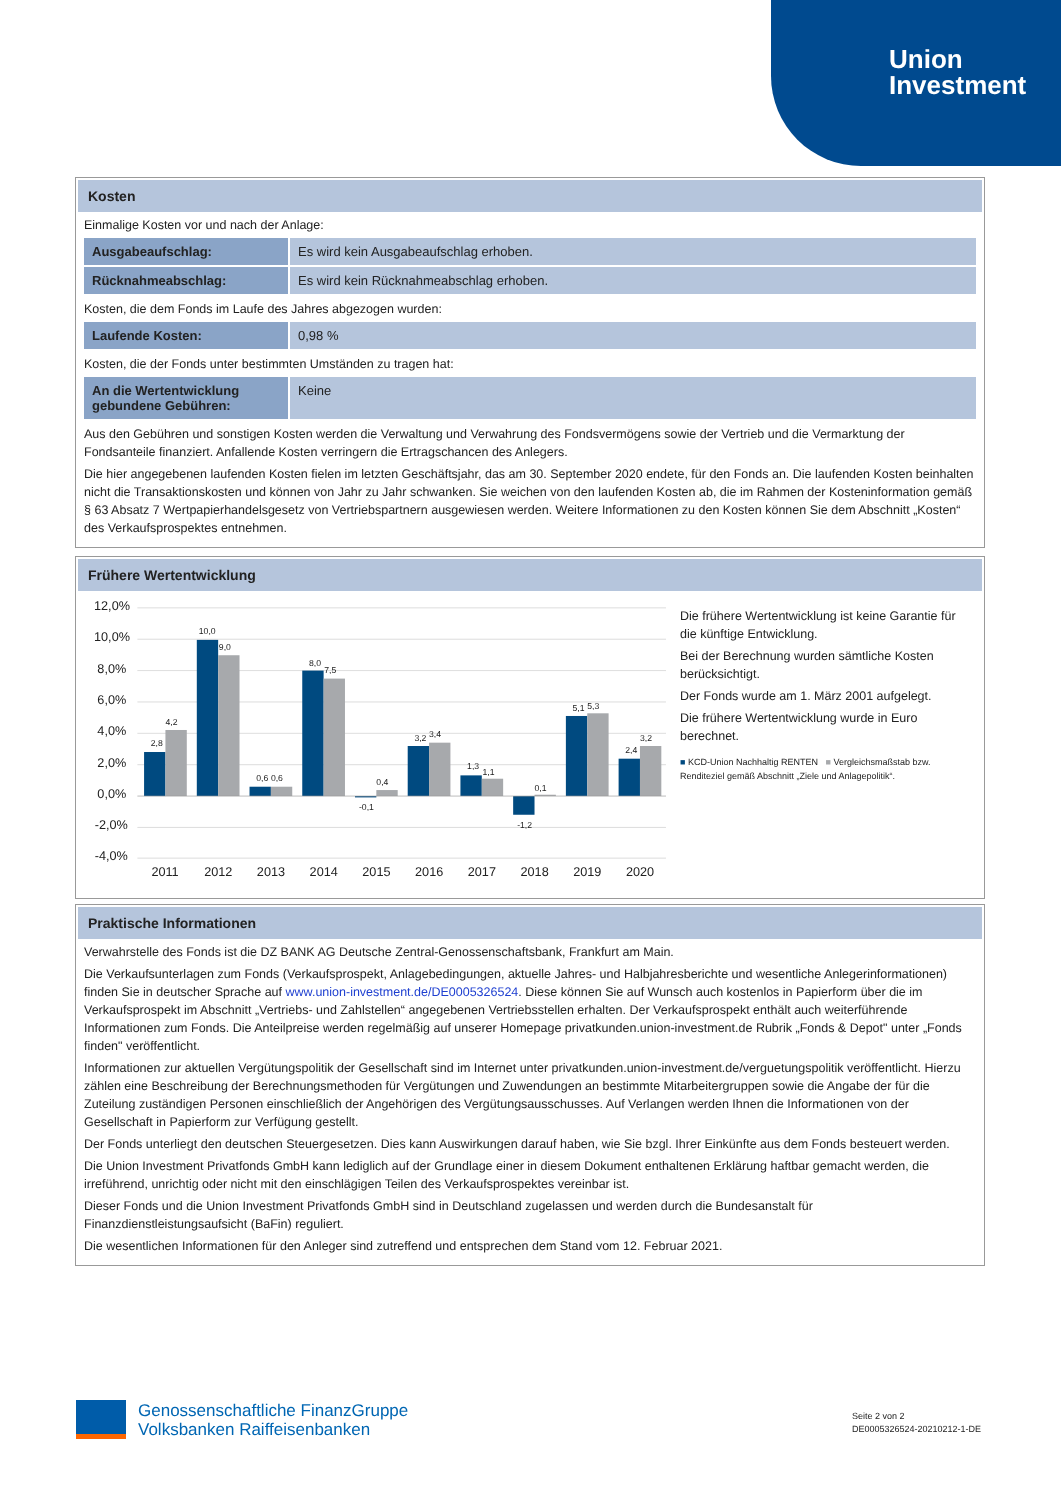Union
Investment
Kosten
Einmalige Kosten vor und nach der Anlage:
| Ausgabeaufschlag: | Es wird kein Ausgabeaufschlag erhoben. |
| Rücknahmeabschlag: | Es wird kein Rücknahmeabschlag erhoben. |
Kosten, die dem Fonds im Laufe des Jahres abgezogen wurden:
| Laufende Kosten: | 0,98 % |
Kosten, die der Fonds unter bestimmten Umständen zu tragen hat:
| An die Wertentwicklung gebundene Gebühren: | Keine |
Aus den Gebühren und sonstigen Kosten werden die Verwaltung und Verwahrung des Fondsvermögens sowie der Vertrieb und die Vermarktung der Fondsanteile finanziert. Anfallende Kosten verringern die Ertragschancen des Anlegers.
Die hier angegebenen laufenden Kosten fielen im letzten Geschäftsjahr, das am 30. September 2020 endete, für den Fonds an. Die laufenden Kosten beinhalten nicht die Transaktionskosten und können von Jahr zu Jahr schwanken. Sie weichen von den laufenden Kosten ab, die im Rahmen der Kosteninformation gemäß § 63 Absatz 7 Wertpapierhandelsgesetz von Vertriebspartnern ausgewiesen werden. Weitere Informationen zu den Kosten können Sie dem Abschnitt „Kosten“ des Verkaufsprospektes entnehmen.
Frühere Wertentwicklung
12,0%
10,0%
8,0%
6,0%
4,0%
2,0%
0,0%
-2,0%
-4,0%
2,8
4,2
10,0
9,0
0,6
0,6
8,0
7,5
-0,1
0,4
3,2
3,4
1,3
1,1
-1,2
0,1
5,1
5,3
2,4
3,2
2011
2012
2013
2014
2015
2016
2017
2018
2019
2020
Die frühere Wertentwicklung ist keine Garantie für die künftige Entwicklung.
Bei der Berechnung wurden sämtliche Kosten berücksichtigt.
Der Fonds wurde am 1. März 2001 aufgelegt.
Die frühere Wertentwicklung wurde in Euro berechnet.
■ KCD-Union Nachhaltig RENTEN ■ Vergleichsmaßstab bzw. Renditeziel gemäß Abschnitt „Ziele und Anlagepolitik“.
Praktische Informationen
Verwahrstelle des Fonds ist die DZ BANK AG Deutsche Zentral-Genossenschaftsbank, Frankfurt am Main.
Die Verkaufsunterlagen zum Fonds (Verkaufsprospekt, Anlagebedingungen, aktuelle Jahres- und Halbjahresberichte und wesentliche Anlegerinformationen) finden Sie in deutscher Sprache auf www.union-investment.de/DE0005326524. Diese können Sie auf Wunsch auch kostenlos in Papierform über die im Verkaufsprospekt im Abschnitt „Vertriebs- und Zahlstellen“ angegebenen Vertriebsstellen erhalten. Der Verkaufsprospekt enthält auch weiterführende Informationen zum Fonds. Die Anteilpreise werden regelmäßig auf unserer Homepage privatkunden.union-investment.de Rubrik „Fonds & Depot" unter „Fonds finden" veröffentlicht.
Informationen zur aktuellen Vergütungspolitik der Gesellschaft sind im Internet unter privatkunden.union-investment.de/verguetungspolitik veröffentlicht. Hierzu zählen eine Beschreibung der Berechnungsmethoden für Vergütungen und Zuwendungen an bestimmte Mitarbeitergruppen sowie die Angabe der für die Zuteilung zuständigen Personen einschließlich der Angehörigen des Vergütungsausschusses. Auf Verlangen werden Ihnen die Informationen von der Gesellschaft in Papierform zur Verfügung gestellt.
Der Fonds unterliegt den deutschen Steuergesetzen. Dies kann Auswirkungen darauf haben, wie Sie bzgl. Ihrer Einkünfte aus dem Fonds besteuert werden.
Die Union Investment Privatfonds GmbH kann lediglich auf der Grundlage einer in diesem Dokument enthaltenen Erklärung haftbar gemacht werden, die irreführend, unrichtig oder nicht mit den einschlägigen Teilen des Verkaufsprospektes vereinbar ist.
Dieser Fonds und die Union Investment Privatfonds GmbH sind in Deutschland zugelassen und werden durch die Bundesanstalt für Finanzdienstleistungsaufsicht (BaFin) reguliert.
Die wesentlichen Informationen für den Anleger sind zutreffend und entsprechen dem Stand vom 12. Februar 2021.
Genossenschaftliche FinanzGruppe
Volksbanken Raiffeisenbanken
Seite 2 von 2
DE0005326524-20210212-1-DE